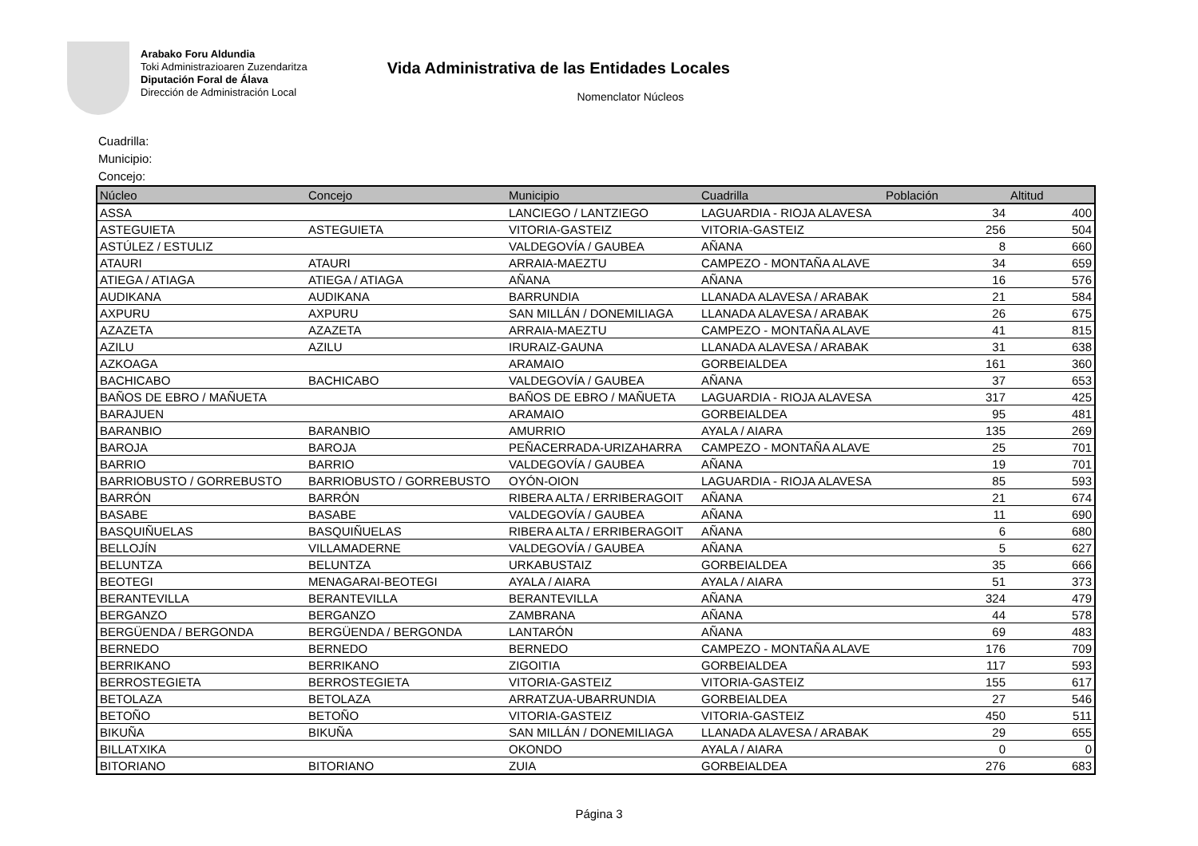Arabako Foru Aldundia
Toki Administrazioaren Zuzendaritza
Diputación Foral de Álava
Dirección de Administración Local
Vida Administrativa de las Entidades Locales
Nomenclator Núcleos
Cuadrilla:
Municipio:
Concejo:
| Núcleo | Concejo | Municipio | Cuadrilla | Población | Altitud |
| --- | --- | --- | --- | --- | --- |
| ASSA | | LANCIEGO / LANTZIEGO | LAGUARDIA - RIOJA ALAVESA | 34 | 400 |
| ASTEGUIETA | ASTEGUIETA | VITORIA-GASTEIZ | VITORIA-GASTEIZ | 256 | 504 |
| ASTÚLEZ / ESTULIZ | | VALDEGOVÍA / GAUBEA | AÑANA | 8 | 660 |
| ATAURI | ATAURI | ARRAIA-MAEZTU | CAMPEZO - MONTAÑA ALAVE | 34 | 659 |
| ATIEGA / ATIAGA | ATIEGA / ATIAGA | AÑANA | AÑANA | 16 | 576 |
| AUDIKANA | AUDIKANA | BARRUNDIA | LLANADA ALAVESA / ARABAK | 21 | 584 |
| AXPURU | AXPURU | SAN MILLÁN / DONEMILIAGA | LLANADA ALAVESA / ARABAK | 26 | 675 |
| AZAZETA | AZAZETA | ARRAIA-MAEZTU | CAMPEZO - MONTAÑA ALAVE | 41 | 815 |
| AZILU | AZILU | IRURAIZ-GAUNA | LLANADA ALAVESA / ARABAK | 31 | 638 |
| AZKOAGA | | ARAMAIO | GORBEIALDEA | 161 | 360 |
| BACHICABO | BACHICABO | VALDEGOVÍA / GAUBEA | AÑANA | 37 | 653 |
| BAÑOS DE EBRO / MAÑUETA | | BAÑOS DE EBRO / MAÑUETA | LAGUARDIA - RIOJA ALAVESA | 317 | 425 |
| BARAJUEN | | ARAMAIO | GORBEIALDEA | 95 | 481 |
| BARANBIO | BARANBIO | AMURRIO | AYALA / AIARA | 135 | 269 |
| BAROJA | BAROJA | PEÑACERRADA-URIZAHARRA | CAMPEZO - MONTAÑA ALAVE | 25 | 701 |
| BARRIO | BARRIO | VALDEGOVÍA / GAUBEA | AÑANA | 19 | 701 |
| BARRIOBUSTO / GORREBUSTO | BARRIOBUSTO / GORREBUSTO | OYÓN-OION | LAGUARDIA - RIOJA ALAVESA | 85 | 593 |
| BARRÓN | BARRÓN | RIBERA ALTA / ERRIBERAGOIT | AÑANA | 21 | 674 |
| BASABE | BASABE | VALDEGOVÍA / GAUBEA | AÑANA | 11 | 690 |
| BASQUIÑUELAS | BASQUIÑUELAS | RIBERA ALTA / ERRIBERAGOIT | AÑANA | 6 | 680 |
| BELLOJÍN | VILLAMADERNE | VALDEGOVÍA / GAUBEA | AÑANA | 5 | 627 |
| BELUNTZA | BELUNTZA | URKABUSTAIZ | GORBEIALDEA | 35 | 666 |
| BEOTEGI | MENAGARAI-BEOTEGI | AYALA / AIARA | AYALA / AIARA | 51 | 373 |
| BERANTEVILLA | BERANTEVILLA | BERANTEVILLA | AÑANA | 324 | 479 |
| BERGANZO | BERGANZO | ZAMBRANA | AÑANA | 44 | 578 |
| BERGÜENDA / BERGONDA | BERGÜENDA / BERGONDA | LANTARÓN | AÑANA | 69 | 483 |
| BERNEDO | BERNEDO | BERNEDO | CAMPEZO - MONTAÑA ALAVE | 176 | 709 |
| BERRIKANO | BERRIKANO | ZIGOITIA | GORBEIALDEA | 117 | 593 |
| BERROSTEGIETA | BERROSTEGIETA | VITORIA-GASTEIZ | VITORIA-GASTEIZ | 155 | 617 |
| BETOLAZA | BETOLAZA | ARRATZUA-UBARRUNDIA | GORBEIALDEA | 27 | 546 |
| BETOÑO | BETOÑO | VITORIA-GASTEIZ | VITORIA-GASTEIZ | 450 | 511 |
| BIKUÑA | BIKUÑA | SAN MILLÁN / DONEMILIAGA | LLANADA ALAVESA / ARABAK | 29 | 655 |
| BILLATXIKA | | OKONDO | AYALA / AIARA | 0 | 0 |
| BITORIANO | BITORIANO | ZUIA | GORBEIALDEA | 276 | 683 |
Página 3